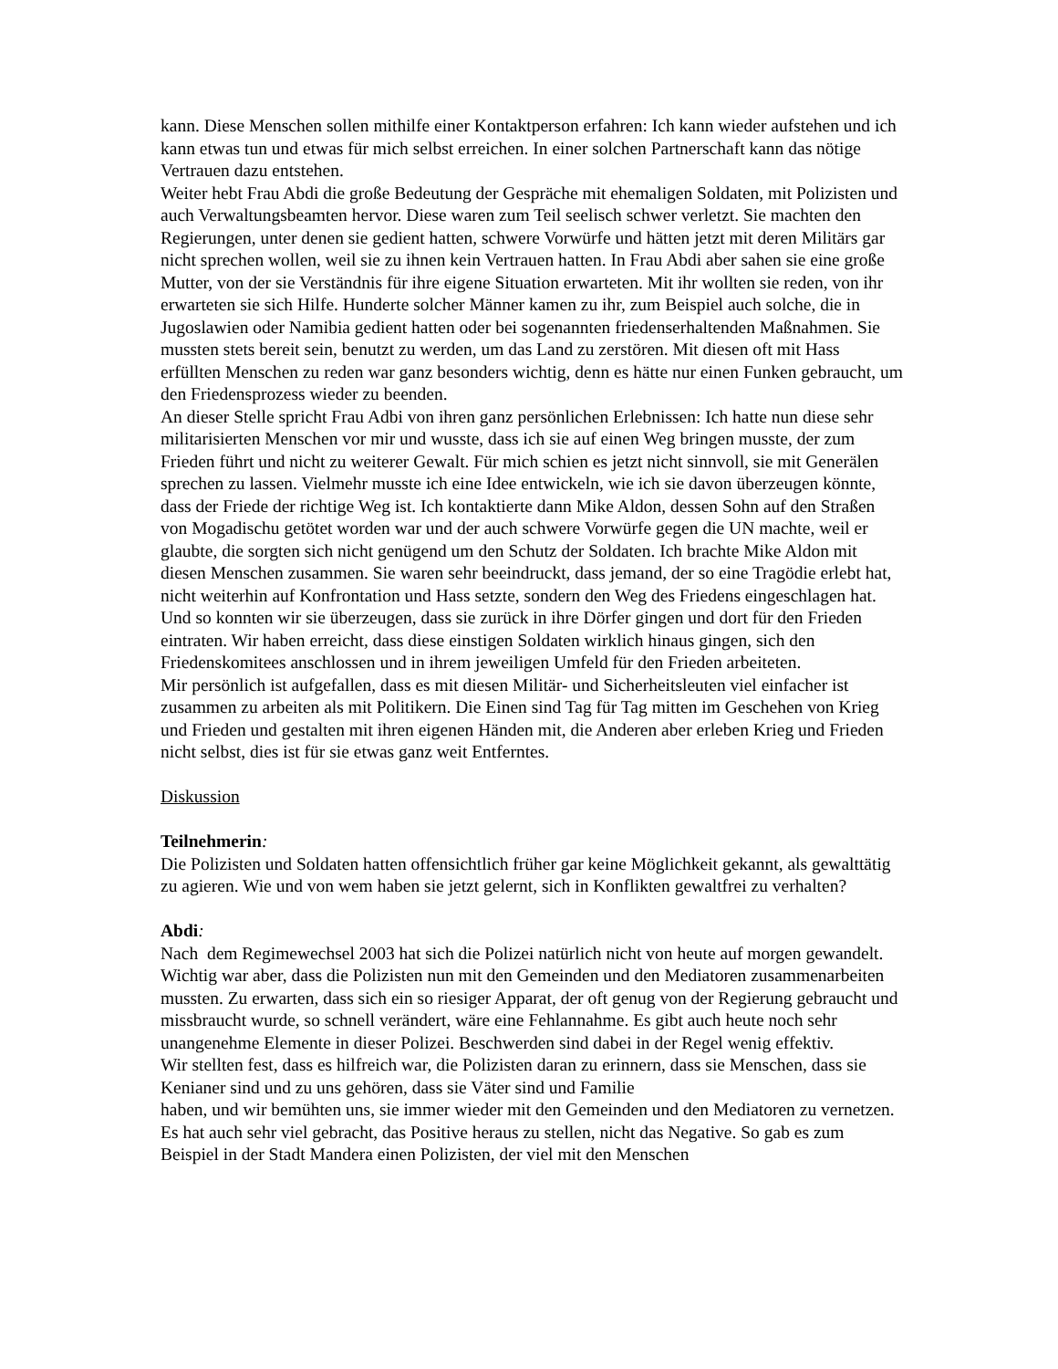kann. Diese Menschen sollen mithilfe einer Kontaktperson erfahren: Ich kann wieder aufstehen und ich kann etwas tun und etwas für mich selbst erreichen. In einer solchen Partnerschaft kann das nötige Vertrauen dazu entstehen.
Weiter hebt Frau Abdi die große Bedeutung der Gespräche mit ehemaligen Soldaten, mit Polizisten und auch Verwaltungsbeamten hervor. Diese waren zum Teil seelisch schwer verletzt. Sie machten den Regierungen, unter denen sie gedient hatten, schwere Vorwürfe und hätten jetzt mit deren Militärs gar nicht sprechen wollen, weil sie zu ihnen kein Vertrauen hatten. In Frau Abdi aber sahen sie eine große Mutter, von der sie Verständnis für ihre eigene Situation erwarteten. Mit ihr wollten sie reden, von ihr erwarteten sie sich Hilfe. Hunderte solcher Männer kamen zu ihr, zum Beispiel auch solche, die in Jugoslawien oder Namibia gedient hatten oder bei sogenannten friedenserhaltenden Maßnahmen. Sie mussten stets bereit sein, benutzt zu werden, um das Land zu zerstören. Mit diesen oft mit Hass erfüllten Menschen zu reden war ganz besonders wichtig, denn es hätte nur einen Funken gebraucht, um den Friedensprozess wieder zu beenden.
An dieser Stelle spricht Frau Adbi von ihren ganz persönlichen Erlebnissen: Ich hatte nun diese sehr militarisierten Menschen vor mir und wusste, dass ich sie auf einen Weg bringen musste, der zum Frieden führt und nicht zu weiterer Gewalt. Für mich schien es jetzt nicht sinnvoll, sie mit Generälen sprechen zu lassen. Vielmehr musste ich eine Idee entwickeln, wie ich sie davon überzeugen könnte, dass der Friede der richtige Weg ist. Ich kontaktierte dann Mike Aldon, dessen Sohn auf den Straßen von Mogadischu getötet worden war und der auch schwere Vorwürfe gegen die UN machte, weil er glaubte, die sorgten sich nicht genügend um den Schutz der Soldaten. Ich brachte Mike Aldon mit diesen Menschen zusammen. Sie waren sehr beeindruckt, dass jemand, der so eine Tragödie erlebt hat, nicht weiterhin auf Konfrontation und Hass setzte, sondern den Weg des Friedens eingeschlagen hat. Und so konnten wir sie überzeugen, dass sie zurück in ihre Dörfer gingen und dort für den Frieden eintraten. Wir haben erreicht, dass diese einstigen Soldaten wirklich hinaus gingen, sich den Friedenskomitees anschlossen und in ihrem jeweiligen Umfeld für den Frieden arbeiteten.
Mir persönlich ist aufgefallen, dass es mit diesen Militär- und Sicherheitsleuten viel einfacher ist zusammen zu arbeiten als mit Politikern. Die Einen sind Tag für Tag mitten im Geschehen von Krieg und Frieden und gestalten mit ihren eigenen Händen mit, die Anderen aber erleben Krieg und Frieden nicht selbst, dies ist für sie etwas ganz weit Entferntes.
Diskussion
Teilnehmerin:
Die Polizisten und Soldaten hatten offensichtlich früher gar keine Möglichkeit gekannt, als gewalttätig zu agieren. Wie und von wem haben sie jetzt gelernt, sich in Konflikten gewaltfrei zu verhalten?
Abdi:
Nach dem Regimewechsel 2003 hat sich die Polizei natürlich nicht von heute auf morgen gewandelt. Wichtig war aber, dass die Polizisten nun mit den Gemeinden und den Mediatoren zusammenarbeiten mussten. Zu erwarten, dass sich ein so riesiger Apparat, der oft genug von der Regierung gebraucht und missbraucht wurde, so schnell verändert, wäre eine Fehlannahme. Es gibt auch heute noch sehr unangenehme Elemente in dieser Polizei. Beschwerden sind dabei in der Regel wenig effektiv.
Wir stellten fest, dass es hilfreich war, die Polizisten daran zu erinnern, dass sie Menschen, dass sie Kenianer sind und zu uns gehören, dass sie Väter sind und Familie
haben, und wir bemühten uns, sie immer wieder mit den Gemeinden und den Mediatoren zu vernetzen. Es hat auch sehr viel gebracht, das Positive heraus zu stellen, nicht das Negative. So gab es zum Beispiel in der Stadt Mandera einen Polizisten, der viel mit den Menschen